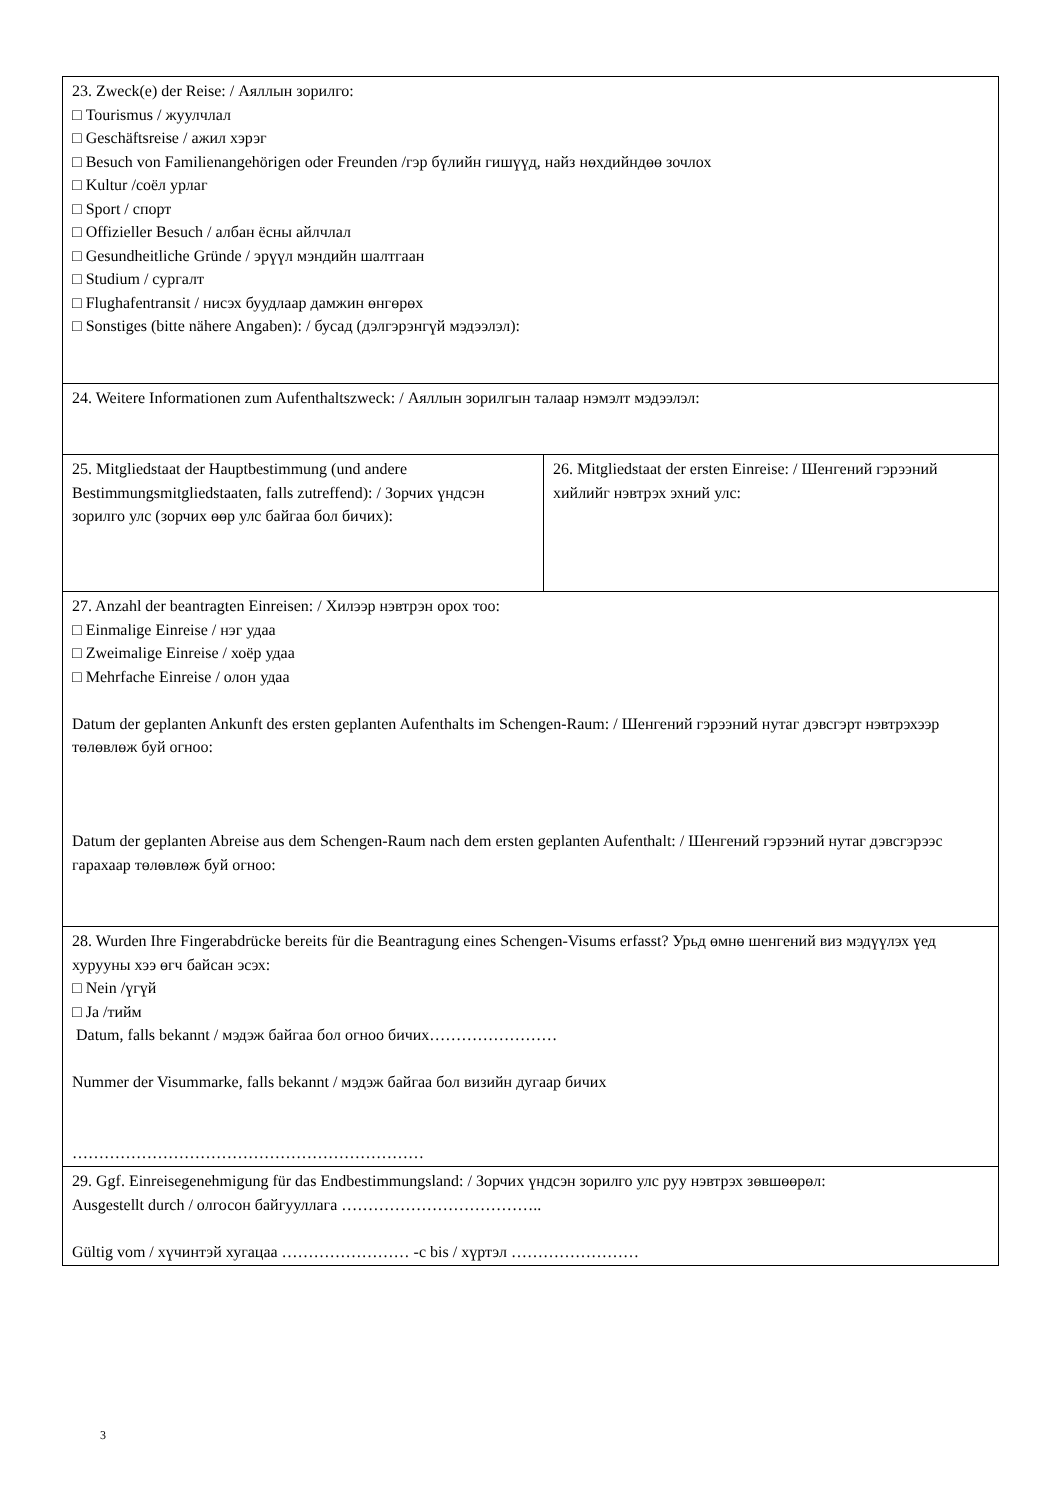| 23. Zweck(e) der Reise: / Аяллын зорилго: □ Tourismus / жуулчлал □ Geschäftsreise / ажил хэрэг □ Besuch von Familienangehörigen oder Freunden /гэр бүлийн гишүүд, найз нөхдийндөө зочлох □ Kultur /соёл урлаг □ Sport / спорт □ Offizieller Besuch / албан ёсны айлчлал □ Gesundheitliche Gründe / эрүүл мэндийн шалтгаан □ Studium / сургалт □ Flughafentransit / нисэх буудлаар дамжин өнгөрөх □ Sonstiges (bitte nähere Angaben): / бусад (дэлгэрэнгүй мэдээлэл): | |
| 24. Weitere Informationen zum Aufenthaltszweck: / Аяллын зорилгын талаар нэмэлт мэдээлэл: | |
| 25. Mitgliedstaat der Hauptbestimmung (und andere Bestimmungsmitgliedstaaten, falls zutreffend): / Зорчих үндсэн зорилго улс (зорчих өөр улс байгаа бол бичих): | 26. Mitgliedstaat der ersten Einreise: / Шенгений гэрээний хийлийг нэвтрэх эхний улс: |
| 27. Anzahl der beantragten Einreisen: / Хилээр нэвтрэн орох тоо: □ Einmalige Einreise / нэг удаа □ Zweimalige Einreise / хоёр удаа □ Mehrfache Einreise / олон удаа Datum der geplanten Ankunft des ersten geplanten Aufenthalts im Schengen-Raum: / Шенгений гэрээний нутаг дэвсгэрт нэвтрэхээр төлөвлөж буй огноо: Datum der geplanten Abreise aus dem Schengen-Raum nach dem ersten geplanten Aufenthalt: / Шенгений гэрээний нутаг дэвсгэрээс гарахаар төлөвлөж буй огноо: | |
| 28. Wurden Ihre Fingerabdrücke bereits für die Beantragung eines Schengen-Visums erfasst? Урьд өмнө шенгений виз мэдүүлэх үед хурууны хээ өгч байсан эсэх: □ Nein /үгүй □ Ja /тийм Datum, falls bekannt / мэдэж байгаа бол огноо бичих…………………… Nummer der Visummarke, falls bekannt / мэдэж байгаа бол визийн дугаар бичих ………………………………………………………… | |
| 29. Ggf. Einreisegenehmigung für das Endbestimmungsland: / Зорчих үндсэн зорилго улс руу нэвтрэх зөвшөөрөл: Ausgestellt durch / олгосон байгууллага ……………………………….. Gültig vom / хүчинтэй хугацаа …………………… -c bis / хүртэл …………………… | |
3